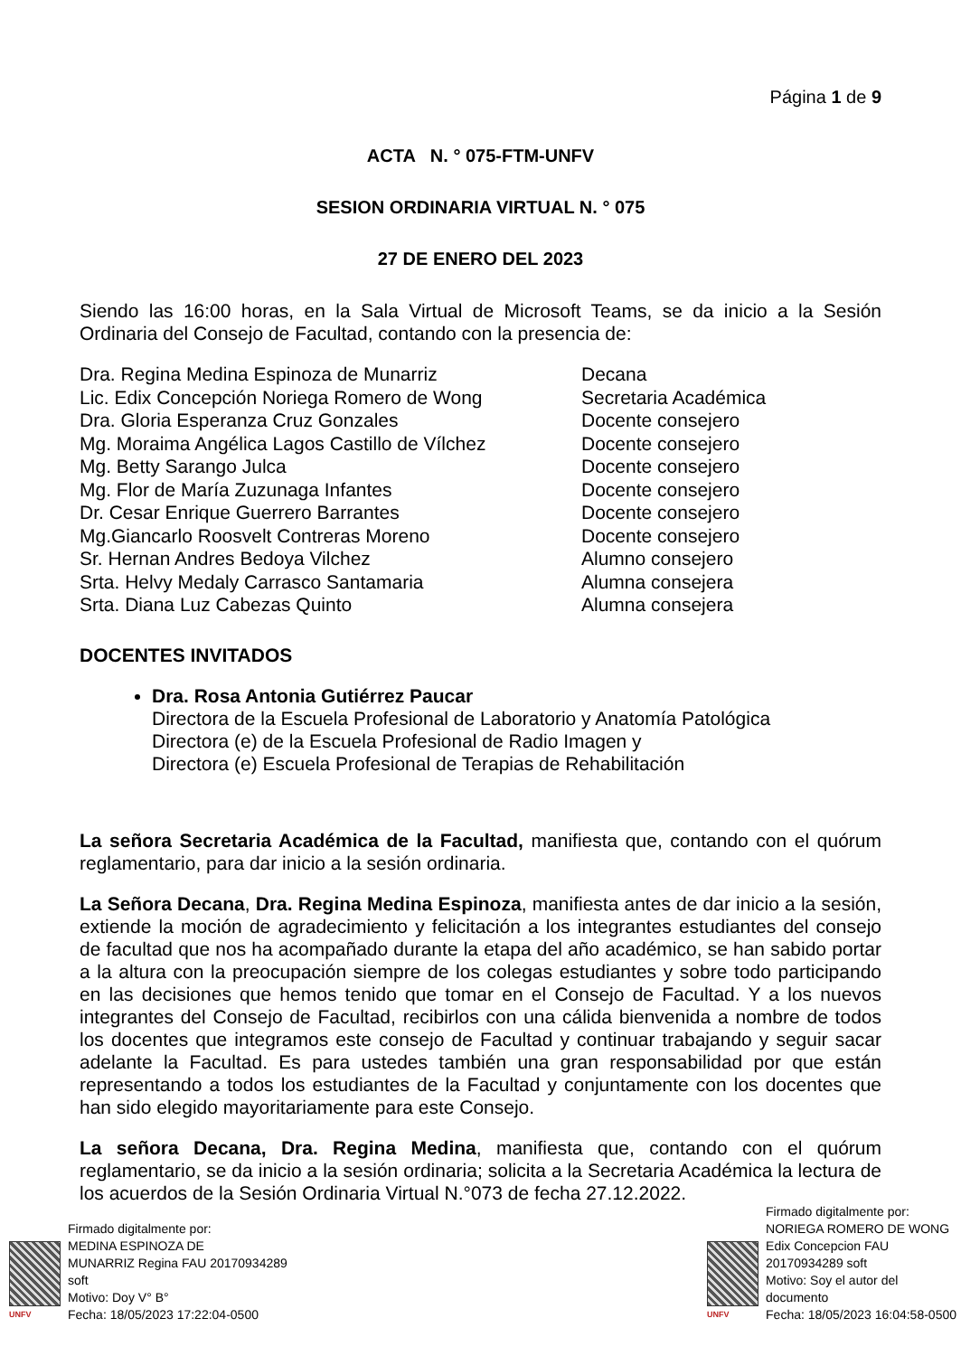Página 1 de 9
ACTA N. ° 075-FTM-UNFV
SESION ORDINARIA VIRTUAL N. ° 075
27 DE ENERO DEL 2023
Siendo las 16:00 horas, en la Sala Virtual de Microsoft Teams, se da inicio a la Sesión Ordinaria del Consejo de Facultad, contando con la presencia de:
| Dra. Regina Medina Espinoza de Munarriz | Decana |
| Lic. Edix Concepción Noriega Romero de Wong | Secretaria Académica |
| Dra. Gloria Esperanza Cruz Gonzales | Docente consejero |
| Mg. Moraima Angélica Lagos Castillo de Vílchez | Docente consejero |
| Mg. Betty Sarango Julca | Docente consejero |
| Mg. Flor de María Zuzunaga Infantes | Docente consejero |
| Dr. Cesar Enrique Guerrero Barrantes | Docente consejero |
| Mg.Giancarlo Roosvelt Contreras Moreno | Docente consejero |
| Sr. Hernan Andres Bedoya Vilchez | Alumno consejero |
| Srta. Helvy Medaly Carrasco Santamaria | Alumna consejera |
| Srta. Diana Luz Cabezas Quinto | Alumna consejera |
DOCENTES INVITADOS
Dra. Rosa Antonia Gutiérrez Paucar
Directora de la Escuela Profesional de Laboratorio y Anatomía Patológica
Directora (e) de la Escuela Profesional de Radio Imagen y
Directora (e) Escuela Profesional de Terapias de Rehabilitación
La señora Secretaria Académica de la Facultad, manifiesta que, contando con el quórum reglamentario, para dar inicio a la sesión ordinaria.
La Señora Decana, Dra. Regina Medina Espinoza, manifiesta antes de dar inicio a la sesión, extiende la moción de agradecimiento y felicitación a los integrantes estudiantes del consejo de facultad que nos ha acompañado durante la etapa del año académico, se han sabido portar a la altura con la preocupación siempre de los colegas estudiantes y sobre todo participando en las decisiones que hemos tenido que tomar en el Consejo de Facultad. Y a los nuevos integrantes del Consejo de Facultad, recibirlos con una cálida bienvenida a nombre de todos los docentes que integramos este consejo de Facultad y continuar trabajando y seguir sacar adelante la Facultad. Es para ustedes también una gran responsabilidad por que están representando a todos los estudiantes de la Facultad y conjuntamente con los docentes que han sido elegido mayoritariamente para este Consejo.
La señora Decana, Dra. Regina Medina, manifiesta que, contando con el quórum reglamentario, se da inicio a la sesión ordinaria; solicita a la Secretaria Académica la lectura de los acuerdos de la Sesión Ordinaria Virtual N.°073 de fecha 27.12.2022.
UNFV
Firmado digitalmente por:
MEDINA ESPINOZA DE
MUNARRIZ Regina FAU 20170934289
soft
Motivo: Doy V° B°
Fecha: 18/05/2023 17:22:04-0500
UNFV
Firmado digitalmente por:
NORIEGA ROMERO DE WONG
Edix Concepcion FAU
20170934289 soft
Motivo: Soy el autor del
documento
Fecha: 18/05/2023 16:04:58-0500